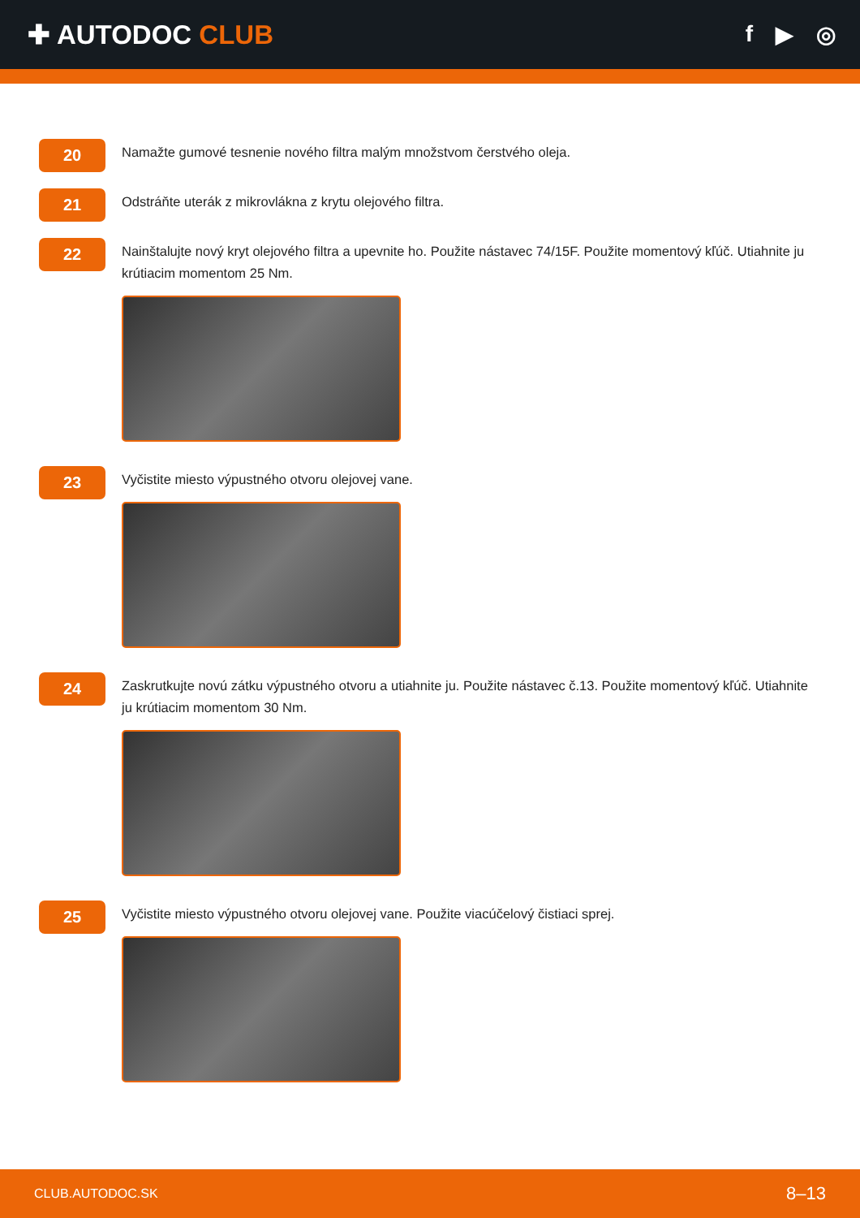✚ AUTODOC CLUB
f ▶ ◎
20
Namažte gumové tesnenie nového filtra malým množstvom čerstvého oleja.
21
Odstráňte uterák z mikrovlákna z krytu olejového filtra.
22
Nainštalujte nový kryt olejového filtra a upevnite ho. Použite nástavec 74/15F. Použite momentový kľúč. Utiahnite ju krútiacim momentom 25 Nm.
23
Vyčistite miesto výpustného otvoru olejovej vane.
24
Zaskrutkujte novú zátku výpustného otvoru a utiahnite ju. Použite nástavec č.13. Použite momentový kľúč. Utiahnite ju krútiacim momentom 30 Nm.
25
Vyčistite miesto výpustného otvoru olejovej vane. Použite viacúčelový čistiaci sprej.
CLUB.AUTODOC.SK 8–13